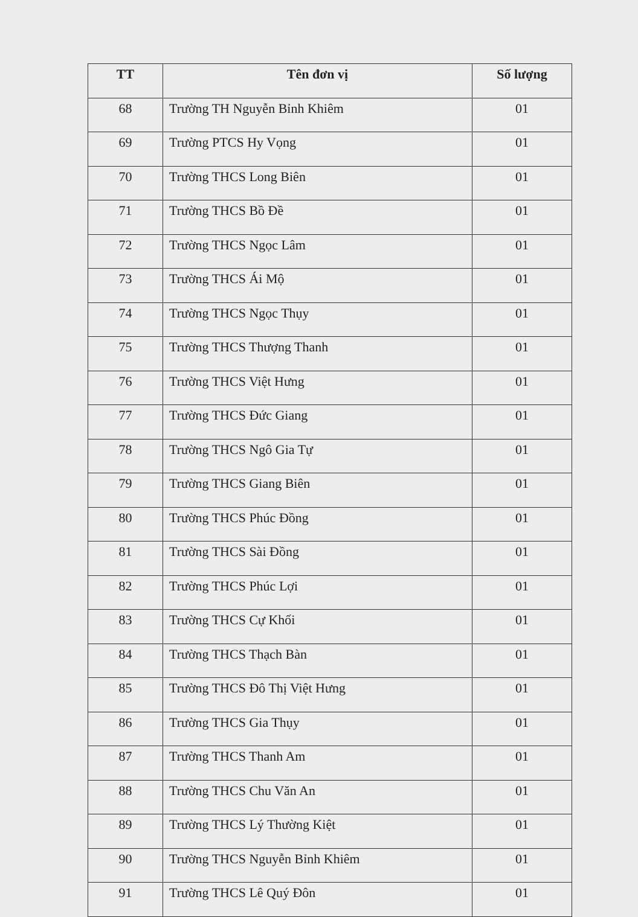| TT | Tên đơn vị | Số lượng |
| --- | --- | --- |
| 68 | Trường TH Nguyễn Bỉnh Khiêm | 01 |
| 69 | Trường PTCS Hy Vọng | 01 |
| 70 | Trường THCS Long Biên | 01 |
| 71 | Trường THCS Bồ Đề | 01 |
| 72 | Trường THCS Ngọc Lâm | 01 |
| 73 | Trường THCS Ái Mộ | 01 |
| 74 | Trường THCS Ngọc Thụy | 01 |
| 75 | Trường THCS Thượng Thanh | 01 |
| 76 | Trường THCS Việt Hưng | 01 |
| 77 | Trường THCS Đức Giang | 01 |
| 78 | Trường THCS Ngô Gia Tự | 01 |
| 79 | Trường THCS Giang Biên | 01 |
| 80 | Trường THCS Phúc Đồng | 01 |
| 81 | Trường THCS Sài Đồng | 01 |
| 82 | Trường THCS Phúc Lợi | 01 |
| 83 | Trường THCS Cự Khối | 01 |
| 84 | Trường THCS Thạch Bàn | 01 |
| 85 | Trường THCS Đô Thị Việt Hưng | 01 |
| 86 | Trường THCS Gia Thụy | 01 |
| 87 | Trường THCS Thanh Am | 01 |
| 88 | Trường THCS Chu Văn An | 01 |
| 89 | Trường THCS Lý Thường Kiệt | 01 |
| 90 | Trường THCS Nguyễn Bỉnh Khiêm | 01 |
| 91 | Trường THCS Lê Quý Đôn | 01 |